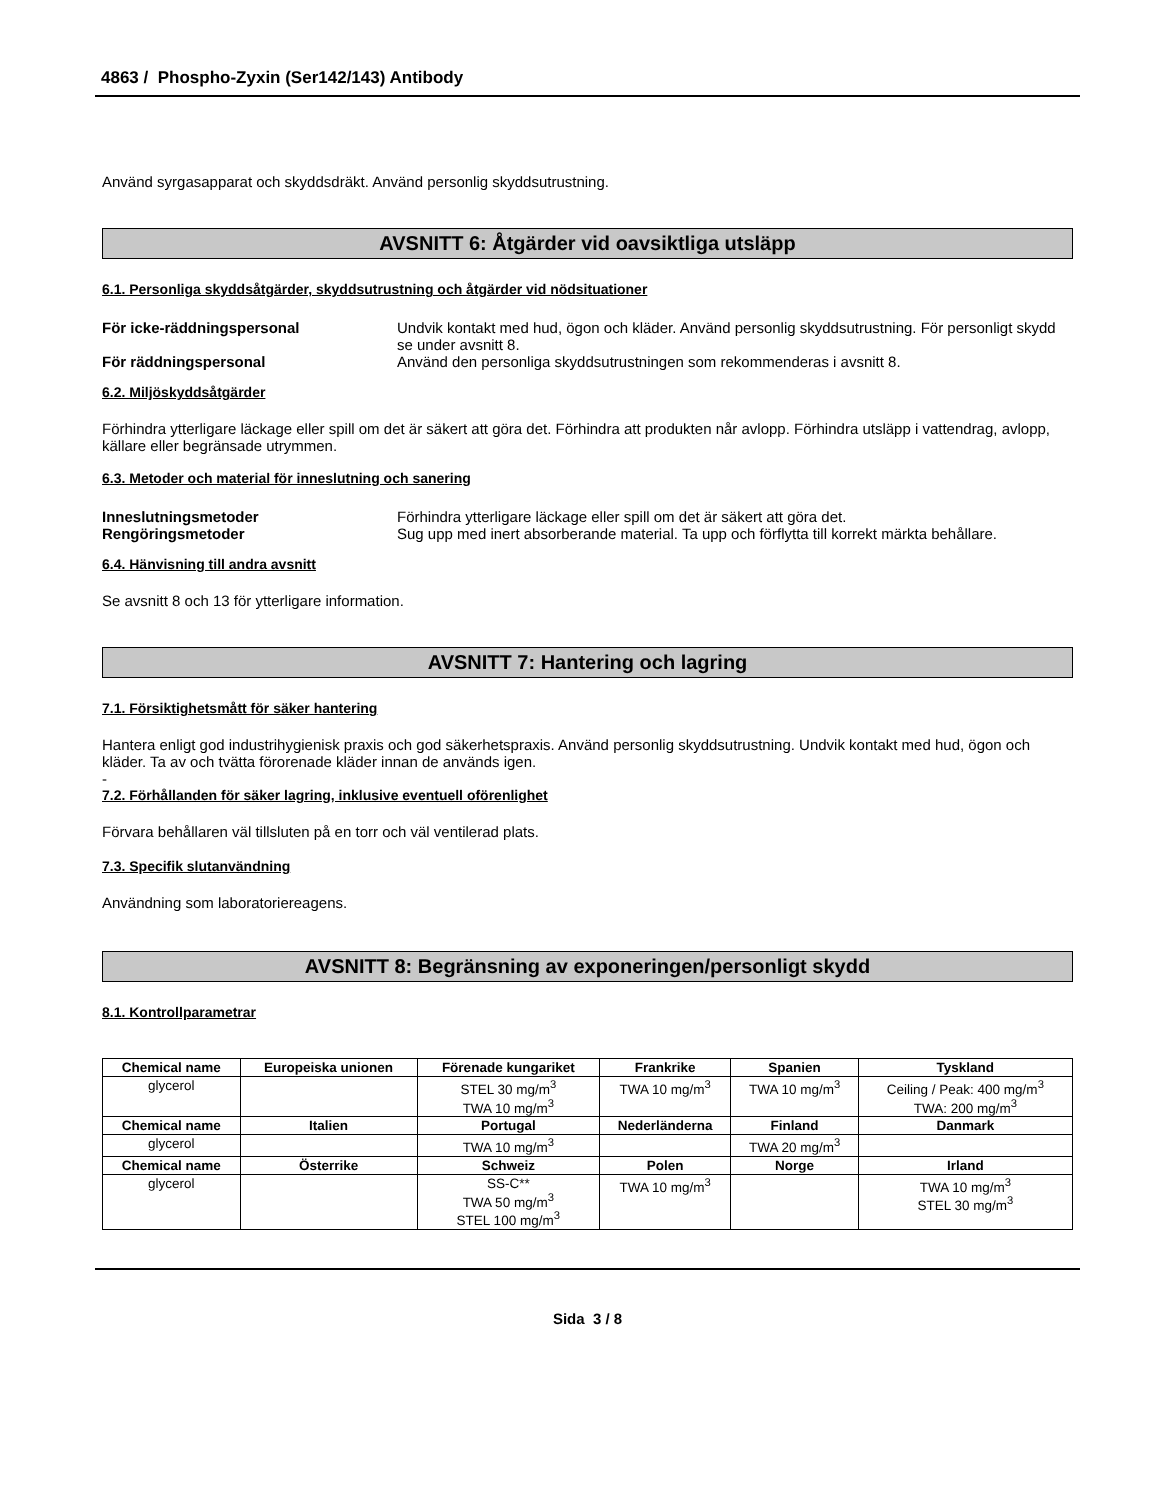4863 / Phospho-Zyxin (Ser142/143) Antibody
Använd syrgasapparat och skyddsdräkt. Använd personlig skyddsutrustning.
AVSNITT 6: Åtgärder vid oavsiktliga utsläpp
6.1. Personliga skyddsåtgärder, skyddsutrustning och åtgärder vid nödsituationer
För icke-räddningspersonal Undvik kontakt med hud, ögon och kläder. Använd personlig skyddsutrustning. För personligt skydd se under avsnitt 8.
För räddningspersonal Använd den personliga skyddsutrustningen som rekommenderas i avsnitt 8.
6.2. Miljöskyddsåtgärder
Förhindra ytterligare läckage eller spill om det är säkert att göra det. Förhindra att produkten når avlopp. Förhindra utsläpp i vattendrag, avlopp, källare eller begränsade utrymmen.
6.3. Metoder och material för inneslutning och sanering
Inneslutningsmetoder Förhindra ytterligare läckage eller spill om det är säkert att göra det.
Rengöringsmetoder Sug upp med inert absorberande material. Ta upp och förflytta till korrekt märkta behållare.
6.4. Hänvisning till andra avsnitt
Se avsnitt 8 och 13 för ytterligare information.
AVSNITT 7: Hantering och lagring
7.1. Försiktighetsmått för säker hantering
Hantera enligt god industrihygienisk praxis och god säkerhetspraxis. Använd personlig skyddsutrustning. Undvik kontakt med hud, ögon och kläder. Ta av och tvätta förorenade kläder innan de används igen.
-
7.2. Förhållanden för säker lagring, inklusive eventuell oförenlighet
Förvara behållaren väl tillsluten på en torr och väl ventilerad plats.
7.3. Specifik slutanvändning
Användning som laboratoriereagens.
AVSNITT 8: Begränsning av exponeringen/personligt skydd
8.1. Kontrollparametrar
| Chemical name | Europeiska unionen | Förenade kungariket | Frankrike | Spanien | Tyskland |
| --- | --- | --- | --- | --- | --- |
| glycerol | | STEL 30 mg/m<sup>3</sup> TWA 10 mg/m<sup>3</sup> | TWA 10 mg/m<sup>3</sup> | TWA 10 mg/m<sup>3</sup> | Ceiling / Peak: 400 mg/m<sup>3</sup> TWA: 200 mg/m<sup>3</sup> |
| Chemical name | Italien | Portugal | Nederländerna | Finland | Danmark |
| glycerol | | TWA 10 mg/m<sup>3</sup> | | TWA 20 mg/m<sup>3</sup> | |
| Chemical name | Österrike | Schweiz | Polen | Norge | Irland |
| glycerol | | SS-C** TWA 50 mg/m<sup>3</sup> STEL 100 mg/m<sup>3</sup> | TWA 10 mg/m<sup>3</sup> | | TWA 10 mg/m<sup>3</sup> STEL 30 mg/m<sup>3</sup> |
Sida 3 / 8